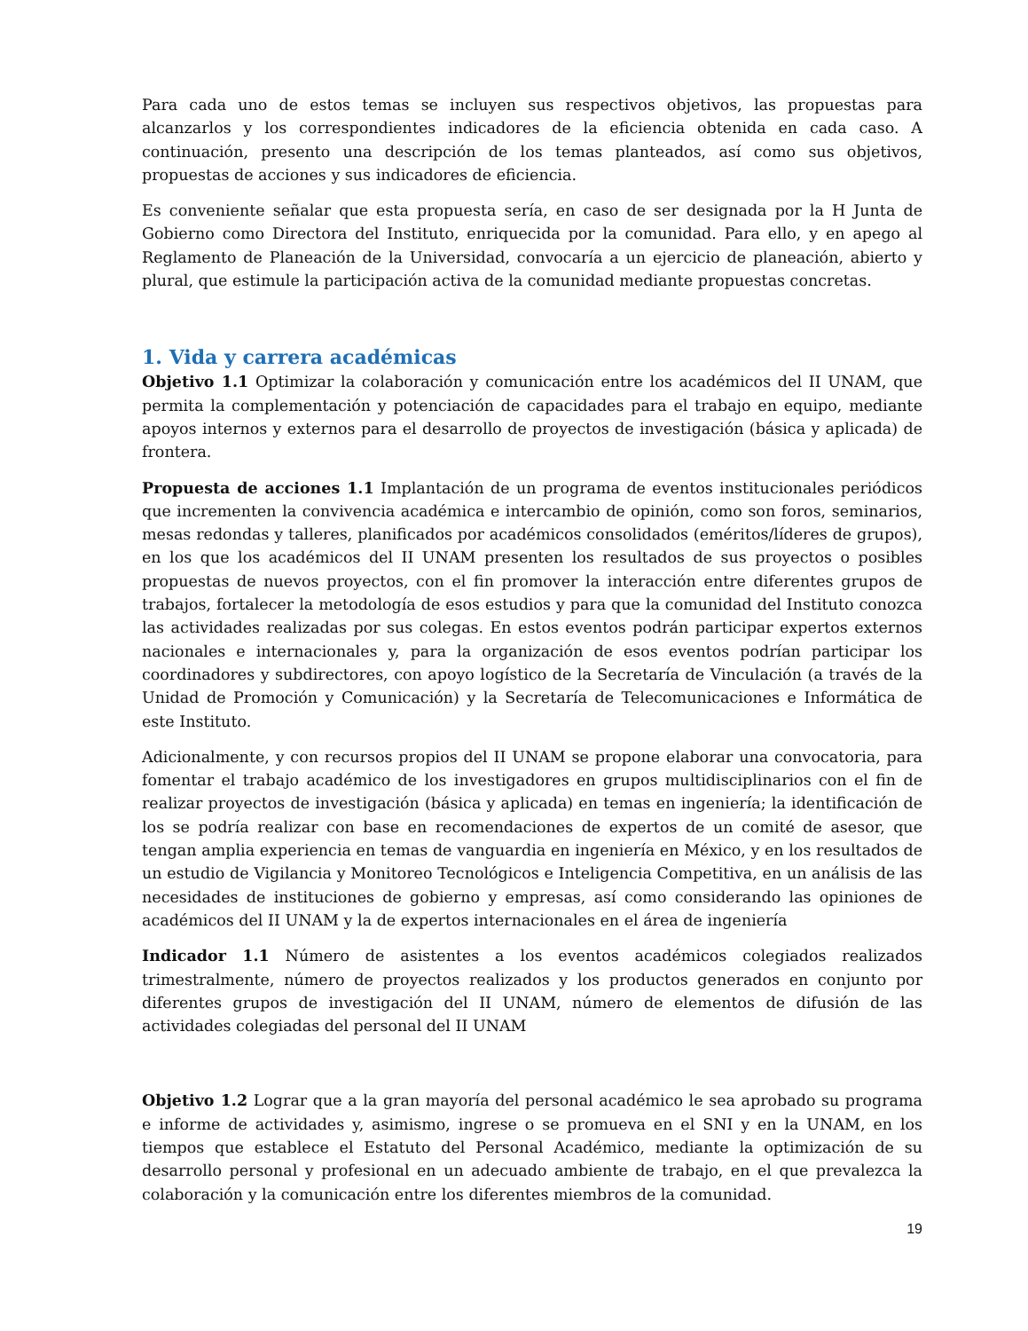Para cada uno de estos temas se incluyen sus respectivos objetivos, las propuestas para alcanzarlos y los correspondientes indicadores de la eficiencia obtenida en cada caso. A continuación, presento una descripción de los temas planteados, así como sus objetivos, propuestas de acciones y sus indicadores de eficiencia.
Es conveniente señalar que esta propuesta sería, en caso de ser designada por la H Junta de Gobierno como Directora del Instituto, enriquecida por la comunidad. Para ello, y en apego al Reglamento de Planeación de la Universidad, convocaría a un ejercicio de planeación, abierto y plural, que estimule la participación activa de la comunidad mediante propuestas concretas.
1. Vida y carrera académicas
Objetivo 1.1 Optimizar la colaboración y comunicación entre los académicos del II UNAM, que permita la complementación y potenciación de capacidades para el trabajo en equipo, mediante apoyos internos y externos para el desarrollo de proyectos de investigación (básica y aplicada) de frontera.
Propuesta de acciones 1.1 Implantación de un programa de eventos institucionales periódicos que incrementen la convivencia académica e intercambio de opinión, como son foros, seminarios, mesas redondas y talleres, planificados por académicos consolidados (eméritos/líderes de grupos), en los que los académicos del II UNAM presenten los resultados de sus proyectos o posibles propuestas de nuevos proyectos, con el fin promover la interacción entre diferentes grupos de trabajos, fortalecer la metodología de esos estudios y para que la comunidad del Instituto conozca las actividades realizadas por sus colegas. En estos eventos podrán participar expertos externos nacionales e internacionales y, para la organización de esos eventos podrían participar los coordinadores y subdirectores, con apoyo logístico de la Secretaría de Vinculación (a través de la Unidad de Promoción y Comunicación) y la Secretaría de Telecomunicaciones e Informática de este Instituto.
Adicionalmente, y con recursos propios del II UNAM se propone elaborar una convocatoria, para fomentar el trabajo académico de los investigadores en grupos multidisciplinarios con el fin de realizar proyectos de investigación (básica y aplicada) en temas en ingeniería; la identificación de los se podría realizar con base en recomendaciones de expertos de un comité de asesor, que tengan amplia experiencia en temas de vanguardia en ingeniería en México, y en los resultados de un estudio de Vigilancia y Monitoreo Tecnológicos e Inteligencia Competitiva, en un análisis de las necesidades de instituciones de gobierno y empresas, así como considerando las opiniones de académicos del II UNAM y la de expertos internacionales en el área de ingeniería
Indicador 1.1 Número de asistentes a los eventos académicos colegiados realizados trimestralmente, número de proyectos realizados y los productos generados en conjunto por diferentes grupos de investigación del II UNAM, número de elementos de difusión de las actividades colegiadas del personal del II UNAM
Objetivo 1.2 Lograr que a la gran mayoría del personal académico le sea aprobado su programa e informe de actividades y, asimismo, ingrese o se promueva en el SNI y en la UNAM, en los tiempos que establece el Estatuto del Personal Académico, mediante la optimización de su desarrollo personal y profesional en un adecuado ambiente de trabajo, en el que prevalezca la colaboración y la comunicación entre los diferentes miembros de la comunidad.
19